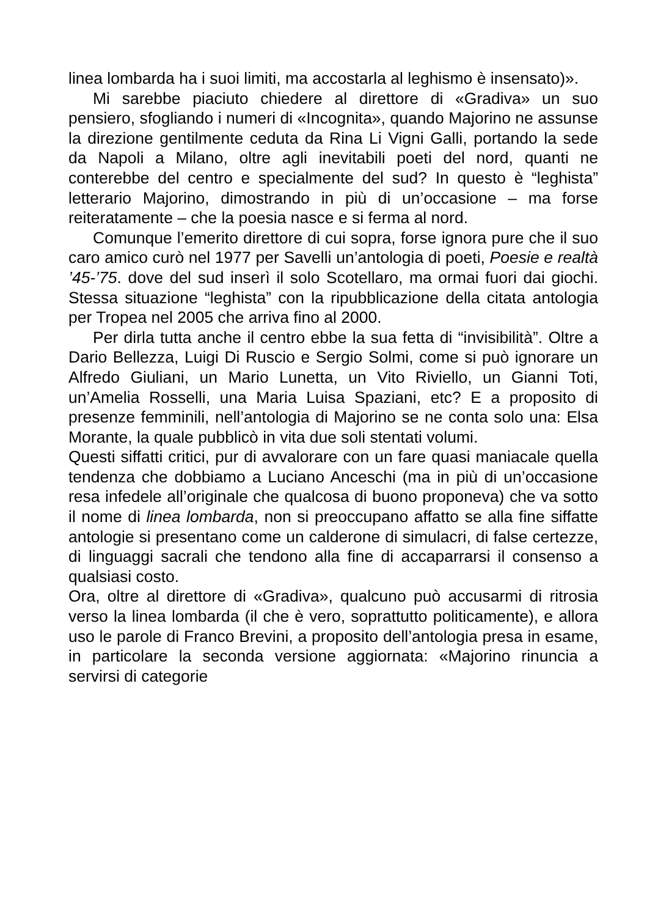linea lombarda ha i suoi limiti, ma accostarla al leghismo è insensato)».
Mi sarebbe piaciuto chiedere al direttore di «Gradiva» un suo pensiero, sfogliando i numeri di «Incognita», quando Majorino ne assunse la direzione gentilmente ceduta da Rina Li Vigni Galli, portando la sede da Napoli a Milano, oltre agli inevitabili poeti del nord, quanti ne conterebbe del centro e specialmente del sud? In questo è “leghista” letterario Majorino, dimostrando in più di un’occasione – ma forse reiteratamente – che la poesia nasce e si ferma al nord.
Comunque l’emerito direttore di cui sopra, forse ignora pure che il suo caro amico curò nel 1977 per Savelli un’antologia di poeti, Poesie e realtà ’45-’75. dove del sud inserì il solo Scotellaro, ma ormai fuori dai giochi. Stessa situazione “leghista” con la ripubblicazione della citata antologia per Tropea nel 2005 che arriva fino al 2000.
Per dirla tutta anche il centro ebbe la sua fetta di “invisibilità”. Oltre a Dario Bellezza, Luigi Di Ruscio e Sergio Solmi, come si può ignorare un Alfredo Giuliani, un Mario Lunetta, un Vito Riviello, un Gianni Toti, un’Amelia Rosselli, una Maria Luisa Spaziani, etc? E a proposito di presenze femminili, nell’antologia di Majorino se ne conta solo una: Elsa Morante, la quale pubblicò in vita due soli stentati volumi.
Questi siffatti critici, pur di avvalorare con un fare quasi maniacale quella tendenza che dobbiamo a Luciano Anceschi (ma in più di un’occasione resa infedele all’originale che qualcosa di buono proponeva) che va sotto il nome di linea lombarda, non si preoccupano affatto se alla fine siffatte antologie si presentano come un calderone di simulacri, di false certezze, di linguaggi sacrali che tendono alla fine di accaparrarsi il consenso a qualsiasi costo.
Ora, oltre al direttore di «Gradiva», qualcuno può accusarmi di ritrosia verso la linea lombarda (il che è vero, soprattutto politicamente), e allora uso le parole di Franco Brevini, a proposito dell’antologia presa in esame, in particolare la seconda versione aggiornata: «Majorino rinuncia a servirsi di categorie